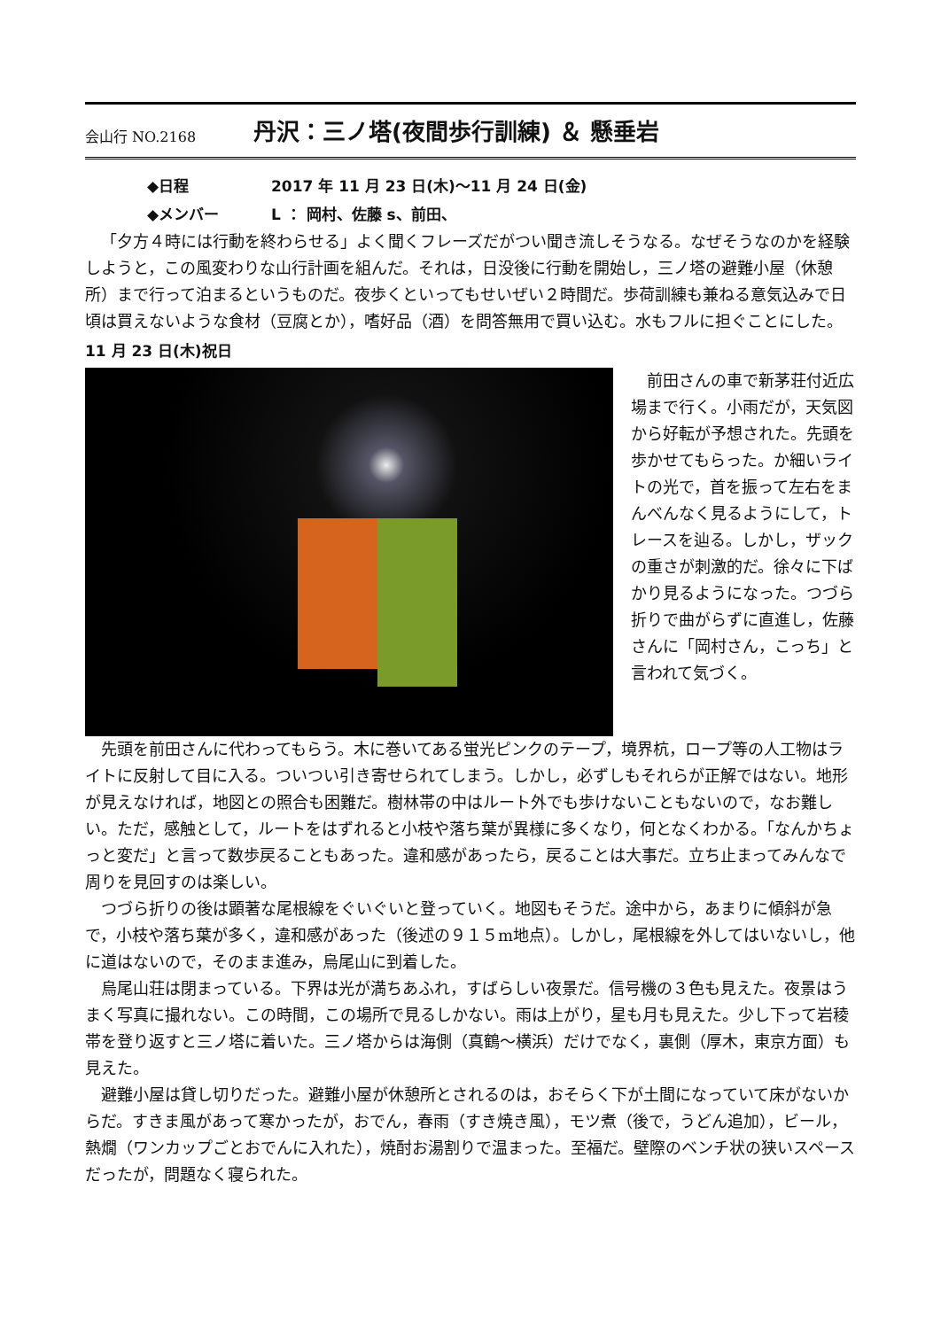会山行 NO.2168
丹沢：三ノ塔(夜間歩行訓練) ＆ 懸垂岩
◆日程 2017 年 11 月 23 日(木)～11 月 24 日(金)
◆メンバー L ： 岡村、佐藤 s、前田、
「夕方４時には行動を終わらせる」よく聞くフレーズだがつい聞き流しそうなる。なぜそうなのかを経験しようと，この風変わりな山行計画を組んだ。それは，日没後に行動を開始し，三ノ塔の避難小屋（休憩所）まで行って泊まるというものだ。夜歩くといってもせいぜい２時間だ。歩荷訓練も兼ねる意気込みで日頃は買えないような食材（豆腐とか），嗜好品（酒）を問答無用で買い込む。水もフルに担ぐことにした。
11 月 23 日(木)祝日
前田さんの車で新茅荘付近広場まで行く。小雨だが，天気図から好転が予想された。先頭を歩かせてもらった。か細いライトの光で，首を振って左右をまんべんなく見るようにして，トレースを辿る。しかし，ザックの重さが刺激的だ。徐々に下ばかり見るようになった。つづら折りで曲がらずに直進し，佐藤さんに「岡村さん，こっち」と言われて気づく。
先頭を前田さんに代わってもらう。木に巻いてある蛍光ピンクのテープ，境界杭，ロープ等の人工物はライトに反射して目に入る。ついつい引き寄せられてしまう。しかし，必ずしもそれらが正解ではない。地形が見えなければ，地図との照合も困難だ。樹林帯の中はルート外でも歩けないこともないので，なお難しい。ただ，感触として，ルートをはずれると小枝や落ち葉が異様に多くなり，何となくわかる。「なんかちょっと変だ」と言って数歩戻ることもあった。違和感があったら，戻ることは大事だ。立ち止まってみんなで周りを見回すのは楽しい。
つづら折りの後は顕著な尾根線をぐいぐいと登っていく。地図もそうだ。途中から，あまりに傾斜が急で，小枝や落ち葉が多く，違和感があった（後述の９１５m地点）。しかし，尾根線を外してはいないし，他に道はないので，そのまま進み，烏尾山に到着した。
烏尾山荘は閉まっている。下界は光が満ちあふれ，すばらしい夜景だ。信号機の３色も見えた。夜景はうまく写真に撮れない。この時間，この場所で見るしかない。雨は上がり，星も月も見えた。少し下って岩稜帯を登り返すと三ノ塔に着いた。三ノ塔からは海側（真鶴～横浜）だけでなく，裏側（厚木，東京方面）も見えた。
避難小屋は貸し切りだった。避難小屋が休憩所とされるのは，おそらく下が土間になっていて床がないからだ。すきま風があって寒かったが，おでん，春雨（すき焼き風），モツ煮（後で，うどん追加），ビール，熱燗（ワンカップごとおでんに入れた），焼酎お湯割りで温まった。至福だ。壁際のベンチ状の狭いスペースだったが，問題なく寝られた。